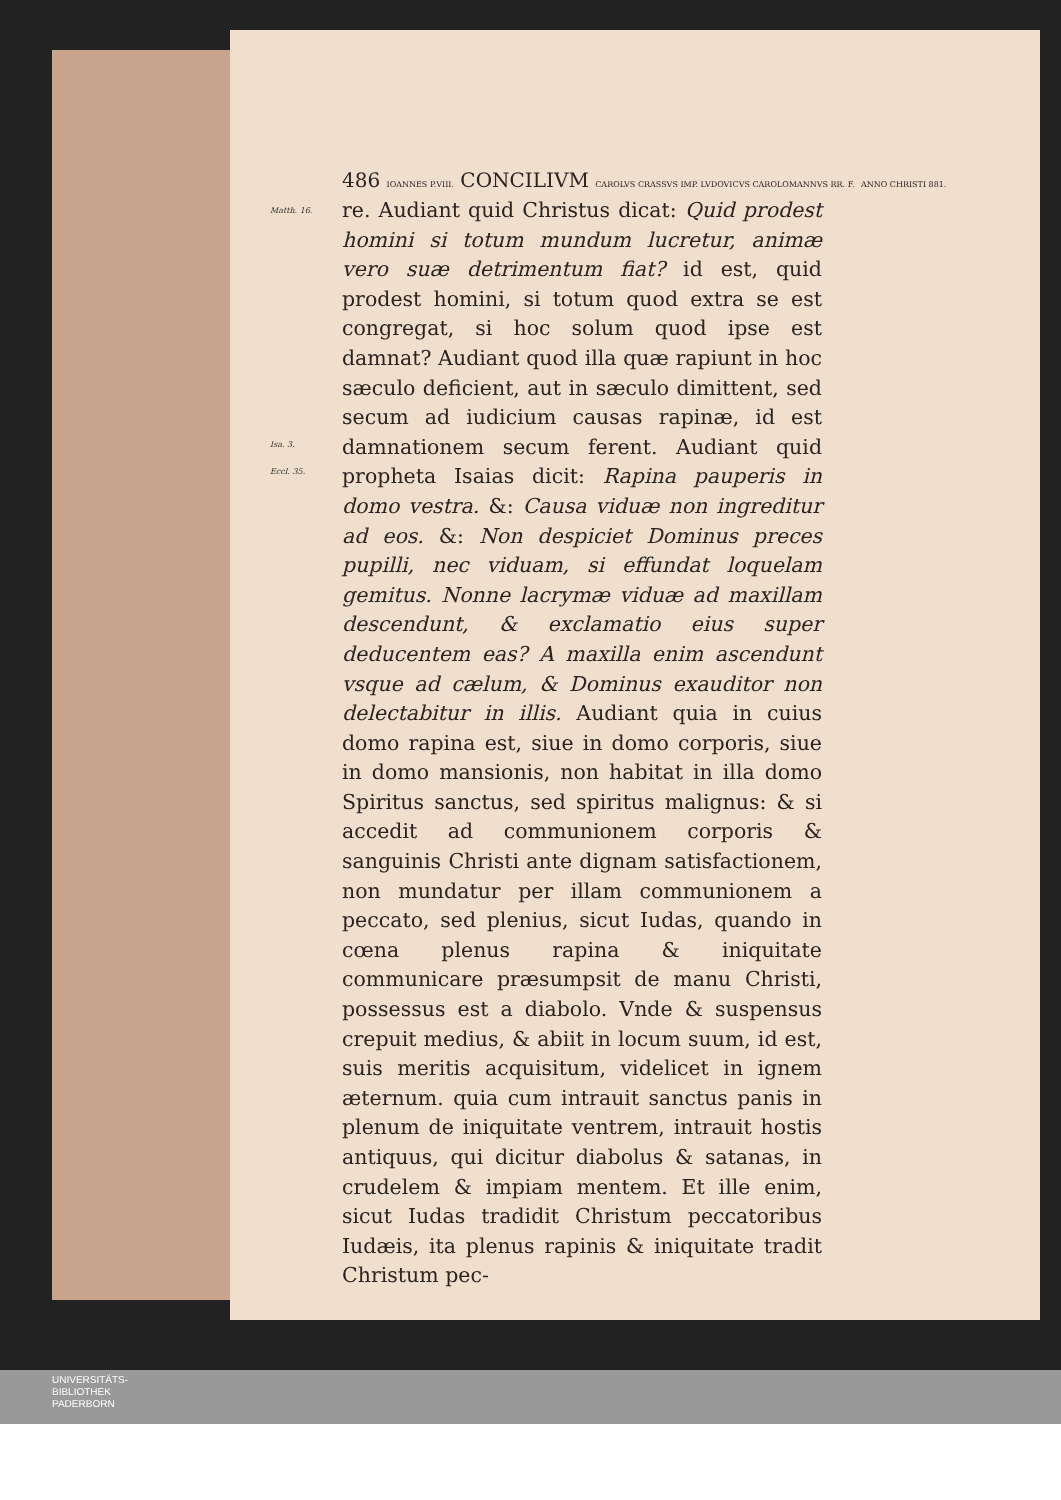Matth. 16.
Isa. 3.
Eccl. 35.
486 IOANNES P.VIII. CONCILIVM CAROLVS CRASSVS IMP. LVDOVICVS CAROLOMANNVS RR. F. ANNO CHRISTI 881.
re. Audiant quid Christus dicat: Quid prodest homini si totum mundum lucretur, animæ vero suæ detrimentum fiat? id est, quid prodest homini, si totum quod extra se est congregat, si hoc solum quod ipse est damnat? Audiant quod illa quæ rapiunt in hoc sæculo deficient, aut in sæculo dimittent, sed secum ad iudicium causas rapinæ, id est damnationem secum ferent. Audiant quid propheta Isaias dicit: Rapina pauperis in domo vestra. &: Causa viduæ non ingreditur ad eos. &: Non despiciet Dominus preces pupilli, nec viduam, si effundat loquelam gemitus. Nonne lacrymæ viduæ ad maxillam descendunt, & exclamatio eius super deducentem eas? A maxilla enim ascendunt vsque ad cælum, & Dominus exauditor non delectabitur in illis. Audiant quia in cuius domo rapina est, siue in domo corporis, siue in domo mansionis, non habitat in illa domo Spiritus sanctus, sed spiritus malignus: & si accedit ad communionem corporis & sanguinis Christi ante dignam satisfactionem, non mundatur per illam communionem a peccato, sed plenius, sicut Iudas, quando in cœna plenus rapina & iniquitate communicare præsumpsit de manu Christi, possessus est a diabolo. Vnde & suspensus crepuit medius, & abiit in locum suum, id est, suis meritis acquisitum, videlicet in ignem æternum. quia cum intrauit sanctus panis in plenum de iniquitate ventrem, intrauit hostis antiquus, qui dicitur diabolus & satanas, in crudelem & impiam mentem. Et ille enim, sicut Iudas tradidit Christum peccatoribus Iudæis, ita plenus rapinis & iniquitate tradit Christum pec-
UNIVERSITÄTS-
BIBLIOTHEK
PADERBORN